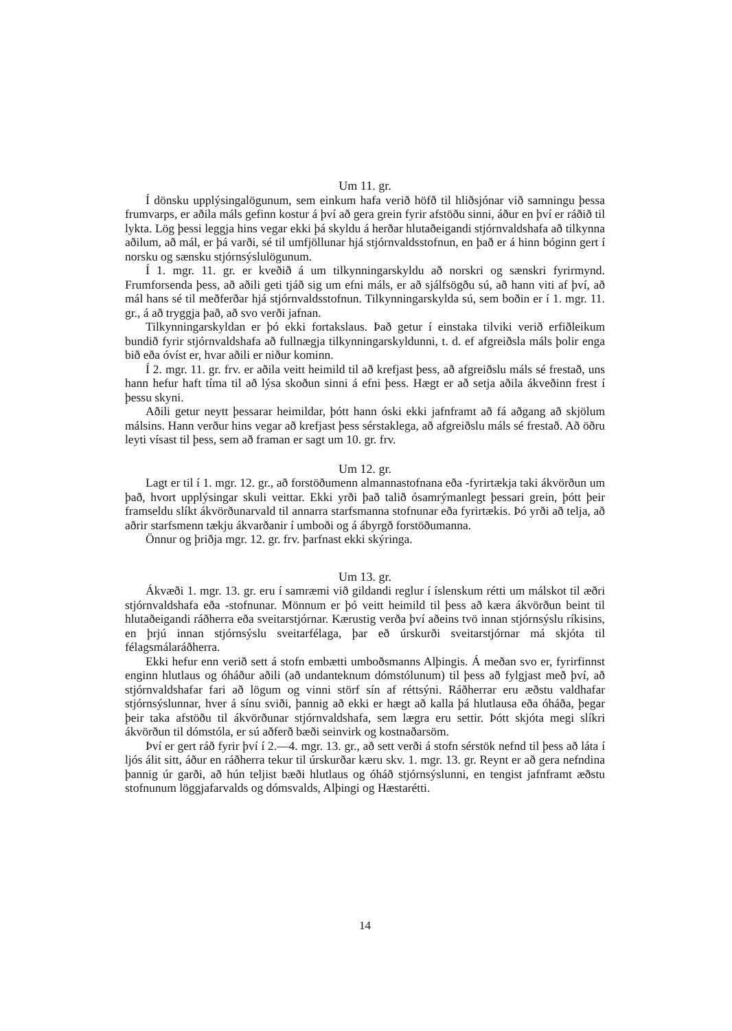Um 11. gr.
Í dönsku upplýsingalögunum, sem einkum hafa verið höfð til hliðsjónar við samningu þessa frumvarps, er aðila máls gefinn kostur á því að gera grein fyrir afstöðu sinni, áður en því er ráðið til lykta. Lög þessi leggja hins vegar ekki þá skyldu á herðar hlutaðeigandi stjórnvaldshafa að tilkynna aðilum, að mál, er þá varði, sé til umfjöllunar hjá stjórnvaldsstofnun, en það er á hinn bóginn gert í norsku og sænsku stjórnsýslulögunum.
Í 1. mgr. 11. gr. er kveðið á um tilkynningarskyldu að norskri og sænskri fyrirmynd. Frumforsenda þess, að aðili geti tjáð sig um efni máls, er að sjálfsögðu sú, að hann viti af því, að mál hans sé til meðferðar hjá stjórnvaldsstofnun. Tilkynningarskylda sú, sem boðin er í 1. mgr. 11. gr., á að tryggja það, að svo verði jafnan.
Tilkynningarskyldan er þó ekki fortakslaus. Það getur í einstaka tilviki verið erfiðleikum bundið fyrir stjórnvaldshafa að fullnægja tilkynningarskyldunni, t. d. ef afgreiðsla máls þolir enga bið eða óvíst er, hvar aðili er niður kominn.
Í 2. mgr. 11. gr. frv. er aðila veitt heimild til að krefjast þess, að afgreiðslu máls sé frestað, uns hann hefur haft tíma til að lýsa skoðun sinni á efni þess. Hægt er að setja aðila ákveðinn frest í þessu skyni.
Aðili getur neytt þessarar heimildar, þótt hann óski ekki jafnframt að fá aðgang að skjölum málsins. Hann verður hins vegar að krefjast þess sérstaklega, að afgreiðslu máls sé frestað. Að öðru leyti vísast til þess, sem að framan er sagt um 10. gr. frv.
Um 12. gr.
Lagt er til í 1. mgr. 12. gr., að forstöðumenn almannastofnana eða -fyrirtækja taki ákvörðun um það, hvort upplýsingar skuli veittar. Ekki yrði það talið ósamrýmanlegt þessari grein, þótt þeir framseldu slíkt ákvörðunarvald til annarra starfsmanna stofnunar eða fyrirtækis. Þó yrði að telja, að aðrir starfsmenn tækju ákvarðanir í umboði og á ábyrgð forstöðumanna.
Önnur og þriðja mgr. 12. gr. frv. þarfnast ekki skýringa.
Um 13. gr.
Ákvæði 1. mgr. 13. gr. eru í samræmi við gildandi reglur í íslenskum rétti um málskot til æðri stjórnvaldshafa eða -stofnunar. Mönnum er þó veitt heimild til þess að kæra ákvörðun beint til hlutaðeigandi ráðherra eða sveitarstjórnar. Kærustig verða því aðeins tvö innan stjórnsýslu ríkisins, en þrjú innan stjórnsýslu sveitarfélaga, þar eð úrskurði sveitarstjórnar má skjóta til félagsmálaráðherra.
Ekki hefur enn verið sett á stofn embætti umboðsmanns Alþingis. Á meðan svo er, fyrirfinnst enginn hlutlaus og óháður aðili (að undanteknum dómstólunum) til þess að fylgjast með því, að stjórnvaldshafar fari að lögum og vinni störf sín af réttsýni. Ráðherrar eru æðstu valdhafar stjórnsýslunnar, hver á sínu sviði, þannig að ekki er hægt að kalla þá hlutlausa eða óháða, þegar þeir taka afstöðu til ákvörðunar stjórnvaldshafa, sem lægra eru settir. Þótt skjóta megi slíkri ákvörðun til dómstóla, er sú aðferð bæði seinvirk og kostnaðarsöm.
Því er gert ráð fyrir því í 2.—4. mgr. 13. gr., að sett verði á stofn sérstök nefnd til þess að láta í ljós álit sitt, áður en ráðherra tekur til úrskurðar kæru skv. 1. mgr. 13. gr. Reynt er að gera nefndina þannig úr garði, að hún teljist bæði hlutlaus og óháð stjórnsýslunni, en tengist jafnframt æðstu stofnunum löggjafarvalds og dómsvalds, Alþingi og Hæstarétti.
14